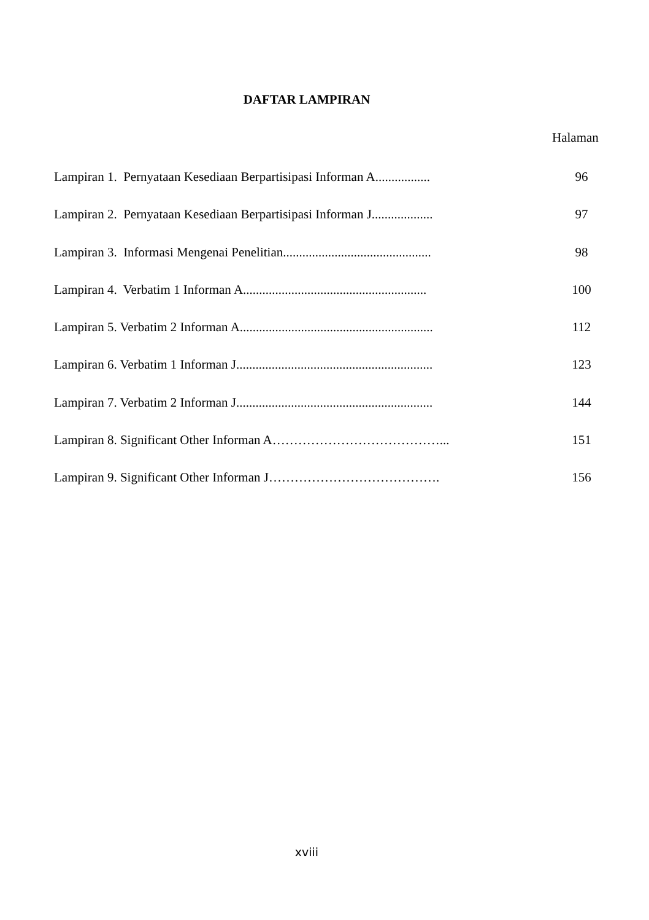DAFTAR LAMPIRAN
Halaman
Lampiran 1. Pernyataan Kesediaan Berpartisipasi Informan A................. 96
Lampiran 2. Pernyataan Kesediaan Berpartisipasi Informan J................... 97
Lampiran 3. Informasi Mengenai Penelitian.............................................. 98
Lampiran 4. Verbatim 1 Informan A......................................................... 100
Lampiran 5. Verbatim 2 Informan A............................................................ 112
Lampiran 6. Verbatim 1 Informan J............................................................. 123
Lampiran 7. Verbatim 2 Informan J............................................................. 144
Lampiran 8. Significant Other Informan A…………………………………... 151
Lampiran 9. Significant Other Informan J…………………………………. 156
xviii